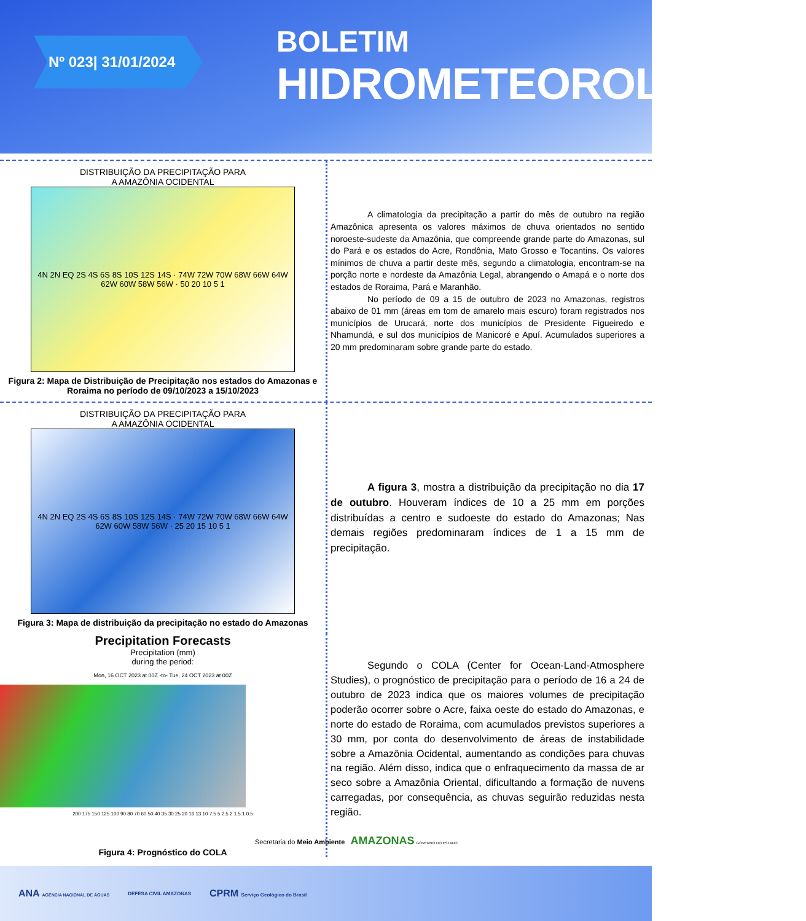Nº 023| 31/01/2024
BOLETIM
HIDROMETEOROLÓGICO
DISTRIBUIÇÃO DA PRECIPITAÇÃO PARA
A AMAZÔNIA OCIDENTAL
4N 2N EQ 2S 4S 6S 8S 10S 12S 14S · 74W 72W 70W 68W 66W 64W 62W 60W 58W 56W · 50 20 10 5 1
Figura 2: Mapa de Distribuição de Precipitação nos estados do Amazonas e Roraima no período de 09/10/2023 a 15/10/2023
A climatologia da precipitação a partir do mês de outubro na região Amazônica apresenta os valores máximos de chuva orientados no sentido noroeste-sudeste da Amazônia, que compreende grande parte do Amazonas, sul do Pará e os estados do Acre, Rondônia, Mato Grosso e Tocantins. Os valores mínimos de chuva a partir deste mês, segundo a climatologia, encontram-se na porção norte e nordeste da Amazônia Legal, abrangendo o Amapá e o norte dos estados de Roraima, Pará e Maranhão.
No período de 09 a 15 de outubro de 2023 no Amazonas, registros abaixo de 01 mm (áreas em tom de amarelo mais escuro) foram registrados nos municípios de Urucará, norte dos municípios de Presidente Figueiredo e Nhamundá, e sul dos municípios de Manicoré e Apuí. Acumulados superiores a 20 mm predominaram sobre grande parte do estado.
DISTRIBUIÇÃO DA PRECIPITAÇÃO PARA
A AMAZÔNIA OCIDENTAL
4N 2N EQ 2S 4S 6S 8S 10S 12S 14S · 74W 72W 70W 68W 66W 64W 62W 60W 58W 56W · 25 20 15 10 5 1
Figura 3: Mapa de distribuição da precipitação no estado do Amazonas
A figura 3, mostra a distribuição da precipitação no dia 17 de outubro. Houveram índices de 10 a 25 mm em porções distribuídas a centro e sudoeste do estado do Amazonas; Nas demais regiões predominaram índices de 1 a 15 mm de precipitação.
Precipitation Forecasts
Precipitation (mm)
during the period:
Mon, 16 OCT 2023 at 00Z -to- Tue, 24 OCT 2023 at 00Z
200 175 150 125 100 90 80 70 60 50 40 35 30 25 20 16 13 10 7.5 5 2.5 2 1.5 1 0.5
Figura 4: Prognóstico do COLA
Segundo o COLA (Center for Ocean-Land-Atmosphere Studies), o prognóstico de precipitação para o período de 16 a 24 de outubro de 2023 indica que os maiores volumes de precipitação poderão ocorrer sobre o Acre, faixa oeste do estado do Amazonas, e norte do estado de Roraima, com acumulados previstos superiores a 30 mm, por conta do desenvolvimento de áreas de instabilidade sobre a Amazônia Ocidental, aumentando as condições para chuvas na região. Além disso, indica que o enfraquecimento da massa de ar seco sobre a Amazônia Oriental, dificultando a formação de nuvens carregadas, por consequência, as chuvas seguirão reduzidas nesta região.
Secretaria do Meio Ambiente AMAZONAS GOVERNO DO ESTADO
ANA AGÊNCIA NACIONAL DE ÁGUAS DEFESA CIVIL AMAZONAS CPRM Serviço Geológico do Brasil